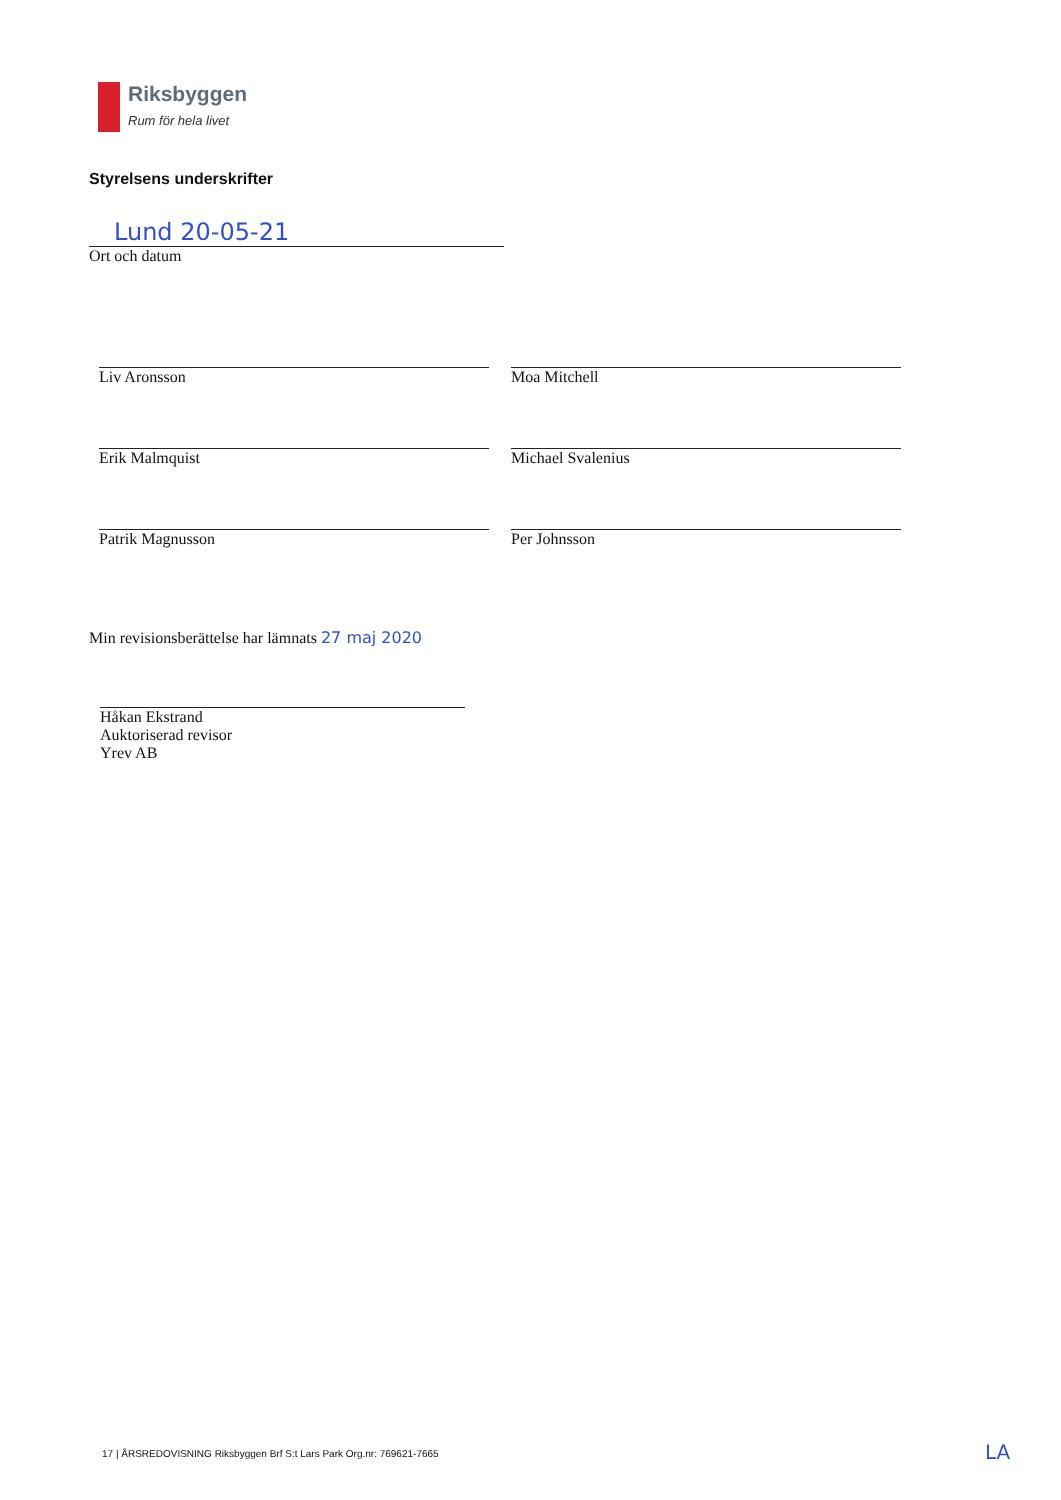Riksbyggen
Rum för hela livet
Styrelsens underskrifter
Lund 20-05-21
Ort och datum
Liv Aronsson
Moa Mitchell
Erik Malmquist
Michael Svalenius
Patrik Magnusson
Per Johnsson
Min revisionsberättelse har lämnats 27 maj 2020
Håkan Ekstrand
Auktoriserad revisor
Yrev AB
17 | ÅRSREDOVISNING Riksbyggen Brf S:t Lars Park Org.nr: 769621-7665
LA